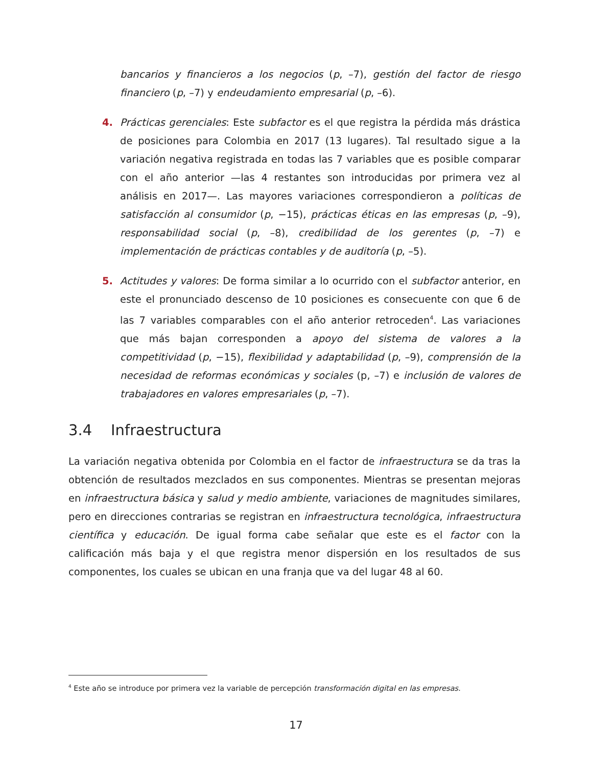bancarios y financieros a los negocios (p, –7), gestión del factor de riesgo financiero (p, –7) y endeudamiento empresarial (p, –6).
4. Prácticas gerenciales: Este subfactor es el que registra la pérdida más drástica de posiciones para Colombia en 2017 (13 lugares). Tal resultado sigue a la variación negativa registrada en todas las 7 variables que es posible comparar con el año anterior —las 4 restantes son introducidas por primera vez al análisis en 2017—. Las mayores variaciones correspondieron a políticas de satisfacción al consumidor (p, −15), prácticas éticas en las empresas (p, –9), responsabilidad social (p, –8), credibilidad de los gerentes (p, –7) e implementación de prácticas contables y de auditoría (p, –5).
5. Actitudes y valores: De forma similar a lo ocurrido con el subfactor anterior, en este el pronunciado descenso de 10 posiciones es consecuente con que 6 de las 7 variables comparables con el año anterior retroceden<sup>4</sup>. Las variaciones que más bajan corresponden a apoyo del sistema de valores a la competitividad (p, −15), flexibilidad y adaptabilidad (p, –9), comprensión de la necesidad de reformas económicas y sociales (p, –7) e inclusión de valores de trabajadores en valores empresariales (p, –7).
3.4 Infraestructura
La variación negativa obtenida por Colombia en el factor de infraestructura se da tras la obtención de resultados mezclados en sus componentes. Mientras se presentan mejoras en infraestructura básica y salud y medio ambiente, variaciones de magnitudes similares, pero en direcciones contrarias se registran en infraestructura tecnológica, infraestructura científica y educación. De igual forma cabe señalar que este es el factor con la calificación más baja y el que registra menor dispersión en los resultados de sus componentes, los cuales se ubican en una franja que va del lugar 48 al 60.
<sup>4</sup> Este año se introduce por primera vez la variable de percepción transformación digital en las empresas.
17